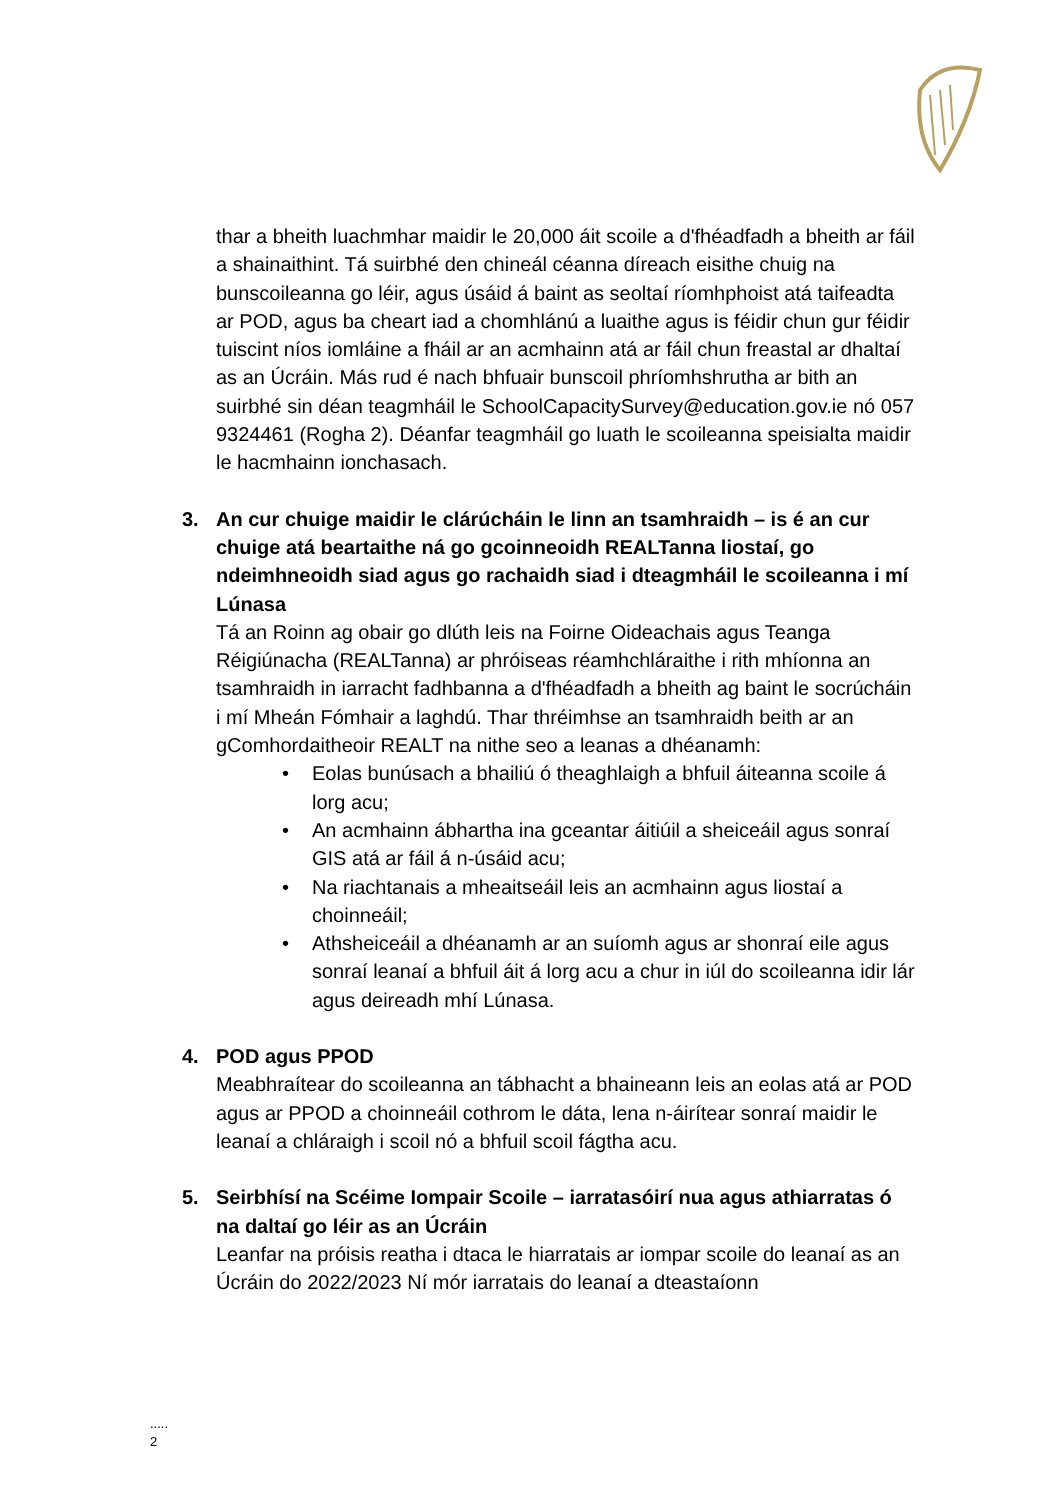thar a bheith luachmhar maidir le 20,000 áit scoile a d'fhéadfadh a bheith ar fáil a shainaithint. Tá suirbhé den chineál céanna díreach eisithe chuig na bunscoileanna go léir, agus úsáid á baint as seoltaí ríomhphoist atá taifeadta ar POD, agus ba cheart iad a chomhlánú a luaithe agus is féidir chun gur féidir tuiscint níos iomláine a fháil ar an acmhainn atá ar fáil chun freastal ar dhaltaí as an Úcráin. Más rud é nach bhfuair bunscoil phríomhshrutha ar bith an suirbhé sin déan teagmháil le SchoolCapacitySurvey@education.gov.ie nó 057 9324461 (Rogha 2). Déanfar teagmháil go luath le scoileanna speisialta maidir le hacmhainn ionchasach.
3. An cur chuige maidir le clárúcháin le linn an tsamhraidh – is é an cur chuige atá beartaithe ná go gcoinneoidh REALTanna liostaí, go ndeimhneoidh siad agus go rachaidh siad i dteagmháil le scoileanna i mí Lúnasa
Tá an Roinn ag obair go dlúth leis na Foirne Oideachais agus Teanga Réigiúnacha (REALTanna) ar phróiseas réamhchláraithe i rith mhíonna an tsamhraidh in iarracht fadhbanna a d'fhéadfadh a bheith ag baint le socrúcháin i mí Mheán Fómhair a laghdú. Thar thréimhse an tsamhraidh beith ar an gComhordaitheoir REALT na nithe seo a leanas a dhéanamh:
• Eolas bunúsach a bhailiú ó theaghlaigh a bhfuil áiteanna scoile á lorg acu;
• An acmhainn ábhartha ina gceantar áitiúil a sheiceáil agus sonraí GIS atá ar fáil á n-úsáid acu;
• Na riachtanais a mheaitseáil leis an acmhainn agus liostaí a choinneáil;
• Athsheiceáil a dhéanamh ar an suíomh agus ar shonraí eile agus sonraí leanaí a bhfuil áit á lorg acu a chur in iúl do scoileanna idir lár agus deireadh mhí Lúnasa.
4. POD agus PPOD
Meabhraítear do scoileanna an tábhacht a bhaineann leis an eolas atá ar POD agus ar PPOD a choinneáil cothrom le dáta, lena n-áirítear sonraí maidir le leanaí a chláraigh i scoil nó a bhfuil scoil fágtha acu.
5. Seirbhísí na Scéime Iompair Scoile – iarratasóirí nua agus athiarratas ó na daltaí go léir as an Úcráin
Leanfar na próisis reatha i dtaca le hiarratais ar iompar scoile do leanaí as an Úcráin do 2022/2023 Ní mór iarratais do leanaí a dteastaíonn
.....
2